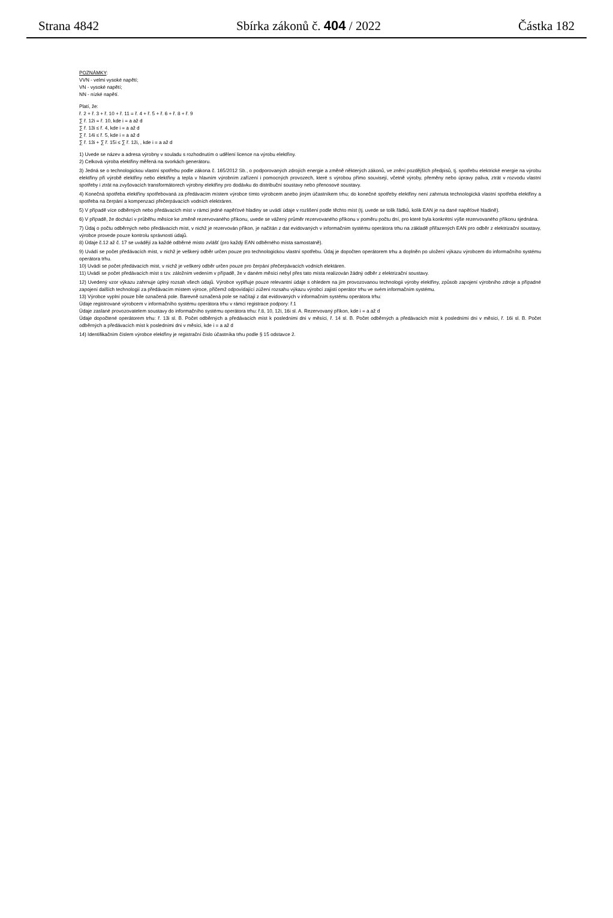Strana 4842 Sbírka zákonů č. 404 / 2022 Částka 182
POZNÁMKY:
VVN - velmi vysoké napětí;
VN - vysoké napětí;
NN - nízké napětí.
Platí, že:
ř. 2 + ř. 3 + ř. 10 + ř. 11 = ř. 4 + ř. 5 + ř. 6 + ř. 8 + ř. 9
∑ ř. 12i = ř. 10, kde i = a až d
∑ ř. 13i ≤ ř. 4, kde i = a až d
∑ ř. 14i ≤ ř. 5, kde i = a až d
∑ ř. 13i + ∑ ř. 15i ≤ ∑ ř. 12i, , kde i = a až d
1) Uvede se název a adresa výrobny v souladu s rozhodnutím o udělení licence na výrobu elektřiny.
2) Celková výroba elektřiny měřená na svorkách generátoru.
3) Jedná se o technologickou vlastní spotřebu podle zákona č. 165/2012 Sb., o podporovaných zdrojích energie a změně některých zákonů, ve znění pozdějších předpisů, tj. spotřebu elektrické energie na výrobu elektřiny při výrobě elektřiny nebo elektřiny a tepla v hlavním výrobním zařízení i pomocných provozech, které s výrobou přímo souvisejí, včetně výroby, přeměny nebo úpravy paliva, ztrát v rozvodu vlastní spotřeby i ztrát na zvyšovacích transformátorech výrobny elektřiny pro dodávku do distribuční soustavy nebo přenosové soustavy.
4) Konečná spotřeba elektřiny spotřebovaná za předávacím místem výrobce tímto výrobcem anebo jiným účastníkem trhu; do konečné spotřeby elektřiny není zahrnuta technologická vlastní spotřeba elektřiny a spotřeba na čerpání a kompenzaci přečerpávacích vodních elektráren.
5) V případě více odběrných nebo předávacích míst v rámci jedné napěťové hladiny se uvádí údaje v rozlišení podle těchto míst (tj. uvede se tolik řádků, kolik EAN je na dané napěťové hladině).
6) V případě, že dochází v průběhu měsíce ke změně rezervovaného příkonu, uvede se vážený průměr rezervovaného příkonu v poměru počtu dní, pro které byla konkrétní výše rezervovaného příkonu sjednána.
7) Údaj o počtu odběrných nebo předávacích míst, v nichž je rezervován příkon, je načítán z dat evidovaných v informačním systému operátora trhu na základě přiřazených EAN pro odběr z elektrizační soustavy, výrobce provede pouze kontrolu správnosti údajů.
8) Údaje č.12 až č. 17 se uvádějí za každé odběrné místo zvlášť (pro každý EAN odběrného místa samostatně).
9) Uvádí se počet předávacích míst, v nichž je veškerý odběr určen pouze pro technologickou vlastní spotřebu. Údaj je dopočten operátorem trhu a doplněn po uložení výkazu výrobcem do informačního systému operátora trhu.
10) Uvádí se počet předávacích míst, v nichž je veškerý odběr určen pouze pro čerpání přečerpávacích vodních elektáren.
11) Uvádí se počet předávacích míst s tzv. záložním vedením v případě, že v daném měsíci nebyl přes tato místa realizován žádný odběr z elektrizační soustavy.
12) Uvedený vzor výkazu zahrnuje úplný rozsah všech údajů. Výrobce vyplňuje pouze relevantní údaje s ohledem na jím provozovanou technologii výroby elektřiny, způsob zapojení výrobního zdroje a případné zapojení dalších technologií za předávacím místem výroce, přičemž odpovídající zúžení rozsahu výkazu výrobcí zajistí operátor trhu ve svém informačním systému.
13) Výrobce vyplní pouze bíle označená pole. Barevně označená pole se načítají z dat evidovaných v informačním systému operátora trhu:
Údaje registrované výrobcem v informačního systému operátora trhu v rámci registrace podpory: ř.1
Údaje zaslané provozovatelem soustavy do informačního systému operátora trhu: ř.8, 10, 12i, 16i sl. A. Rezervovaný příkon, kde i = a až d
Údaje dopočtené operátorem trhu: ř. 13i sl. B. Počet odběrných a předávacích míst k posledními dni v měsíci, ř. 14 sl. B. Počet odběrných a předávacích míst k posledními dni v měsíci, ř. 16i sl. B. Počet odběrných a předávacích míst k posledními dni v měsíci, kde i = a až d
14) Identifikačním číslem výrobce elektřiny je registrační číslo účastníka trhu podle § 15 odstavce 2.